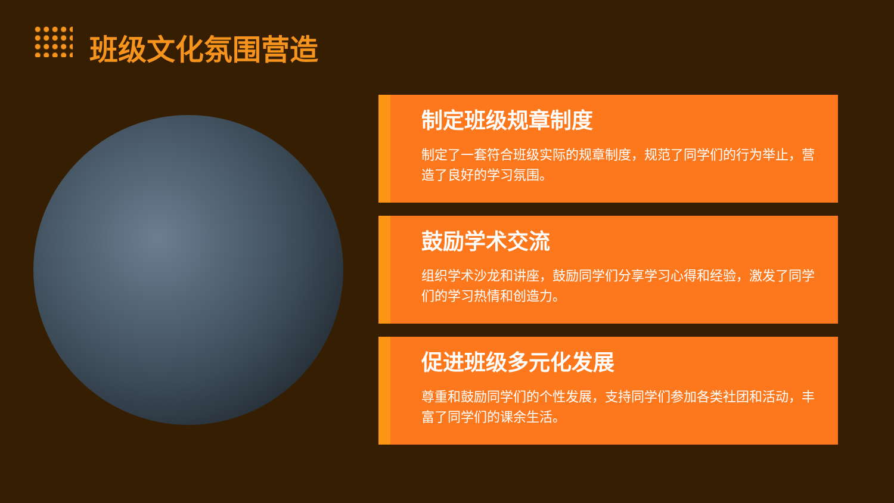班级文化氛围营造
制定班级规章制度
制定了一套符合班级实际的规章制度，规范了同学们的行为举止，营造了良好的学习氛围。
鼓励学术交流
组织学术沙龙和讲座，鼓励同学们分享学习心得和经验，激发了同学们的学习热情和创造力。
促进班级多元化发展
尊重和鼓励同学们的个性发展，支持同学们参加各类社团和活动，丰富了同学们的课余生活。